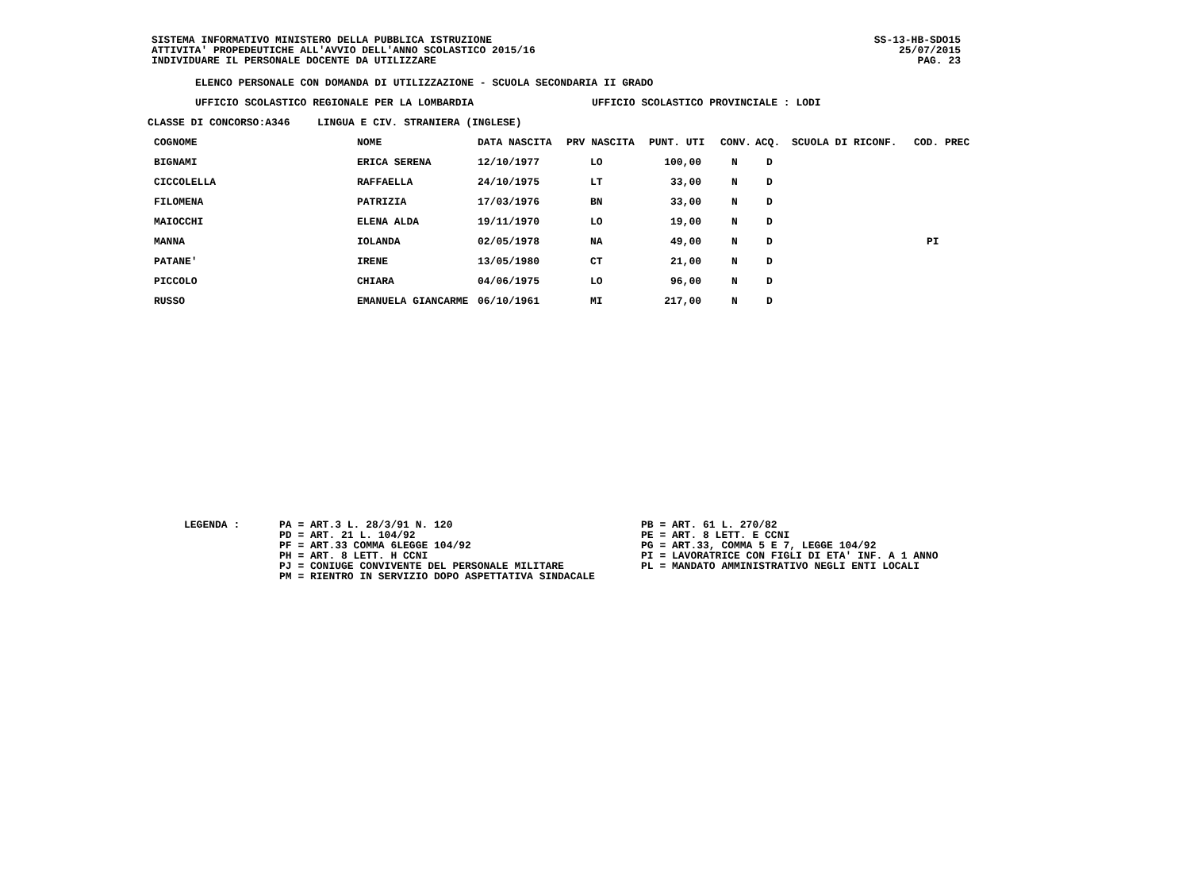SISTEMA INFORMATIVO MINISTERO DELLA PUBBLICA ISTRUZIONE
ATTIVITA' PROPEDEUTICHE ALL'AVVIO DELL'ANNO SCOLASTICO 2015/16
INDIVIDUARE IL PERSONALE DOCENTE DA UTILIZZARE
SS-13-HB-SDO15
25/07/2015
PAG. 23
ELENCO PERSONALE CON DOMANDA DI UTILIZZAZIONE - SCUOLA SECONDARIA II GRADO
UFFICIO SCOLASTICO REGIONALE PER LA LOMBARDIA UFFICIO SCOLASTICO PROVINCIALE : LODI
CLASSE DI CONCORSO:A346 LINGUA E CIV. STRANIERA (INGLESE)
| COGNOME | NOME | DATA NASCITA | PRV NASCITA | PUNT. UTI | CONV. | ACQ. | SCUOLA DI RICONF. | COD. PREC |
| --- | --- | --- | --- | --- | --- | --- | --- | --- |
| BIGNAMI | ERICA SERENA | 12/10/1977 | LO | 100,00 | N | D | | |
| CICCOLELLA | RAFFAELLA | 24/10/1975 | LT | 33,00 | N | D | | |
| FILOMENA | PATRIZIA | 17/03/1976 | BN | 33,00 | N | D | | |
| MAIOCCHI | ELENA ALDA | 19/11/1970 | LO | 19,00 | N | D | | |
| MANNA | IOLANDA | 02/05/1978 | NA | 49,00 | N | D | | PI |
| PATANE' | IRENE | 13/05/1980 | CT | 21,00 | N | D | | |
| PICCOLO | CHIARA | 04/06/1975 | LO | 96,00 | N | D | | |
| RUSSO | EMANUELA GIANCARME | 06/10/1961 | MI | 217,00 | N | D | | |
LEGENDA : PA = ART.3 L. 28/3/91 N. 120
PD = ART. 21 L. 104/92
PF = ART.33 COMMA 6LEGGE 104/92
PH = ART. 8 LETT. H CCNI
PJ = CONIUGE CONVIVENTE DEL PERSONALE MILITARE
PM = RIENTRO IN SERVIZIO DOPO ASPETTATIVA SINDACALE
PB = ART. 61 L. 270/82
PE = ART. 8 LETT. E CCNI
PG = ART.33, COMMA 5 E 7, LEGGE 104/92
PI = LAVORATRICE CON FIGLI DI ETA' INF. A 1 ANNO
PL = MANDATO AMMINISTRATIVO NEGLI ENTI LOCALI